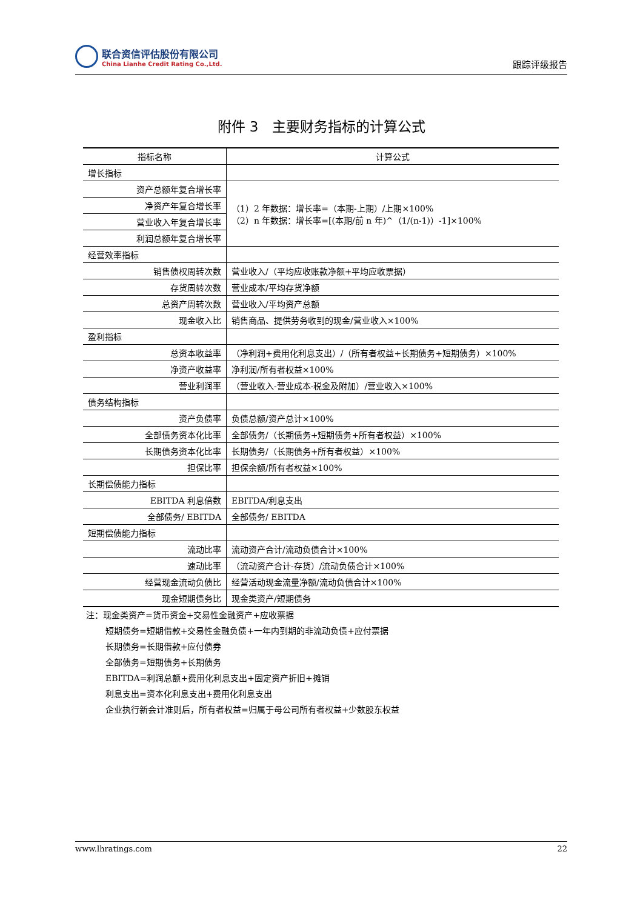联合资信评估股份有限公司
China Lianhe Credit Rating Co.,Ltd.
跟踪评级报告
附件 3　主要财务指标的计算公式
| 指标名称 | 计算公式 |
| --- | --- |
| 增长指标 | |
| 资产总额年复合增长率 | （1）2 年数据：增长率=（本期-上期）/上期×100% （2）n 年数据：增长率=[(本期/前 n 年)^（1/(n-1)）-1]×100% |
| 净资产年复合增长率 | |
| 营业收入年复合增长率 | |
| 利润总额年复合增长率 | |
| 经营效率指标 | |
| 销售债权周转次数 | 营业收入/（平均应收账款净额+平均应收票据） |
| 存货周转次数 | 营业成本/平均存货净额 |
| 总资产周转次数 | 营业收入/平均资产总额 |
| 现金收入比 | 销售商品、提供劳务收到的现金/营业收入×100% |
| 盈利指标 | |
| 总资本收益率 | （净利润+费用化利息支出）/（所有者权益+长期债务+短期债务）×100% |
| 净资产收益率 | 净利润/所有者权益×100% |
| 营业利润率 | （营业收入-营业成本-税金及附加）/营业收入×100% |
| 债务结构指标 | |
| 资产负债率 | 负债总额/资产总计×100% |
| 全部债务资本化比率 | 全部债务/（长期债务+短期债务+所有者权益）×100% |
| 长期债务资本化比率 | 长期债务/（长期债务+所有者权益）×100% |
| 担保比率 | 担保余额/所有者权益×100% |
| 长期偿债能力指标 | |
| EBITDA 利息倍数 | EBITDA/利息支出 |
| 全部债务/ EBITDA | 全部债务/ EBITDA |
| 短期偿债能力指标 | |
| 流动比率 | 流动资产合计/流动负债合计×100% |
| 速动比率 | （流动资产合计-存货）/流动负债合计×100% |
| 经营现金流动负债比 | 经营活动现金流量净额/流动负债合计×100% |
| 现金短期债务比 | 现金类资产/短期债务 |
注：现金类资产=货币资金+交易性金融资产+应收票据
短期债务=短期借款+交易性金融负债+一年内到期的非流动负债+应付票据
长期债务=长期借款+应付债券
全部债务=短期债务+长期债务
EBITDA=利润总额+费用化利息支出+固定资产折旧+摊销
利息支出=资本化利息支出+费用化利息支出
企业执行新会计准则后，所有者权益=归属于母公司所有者权益+少数股东权益
www.lhratings.com 22